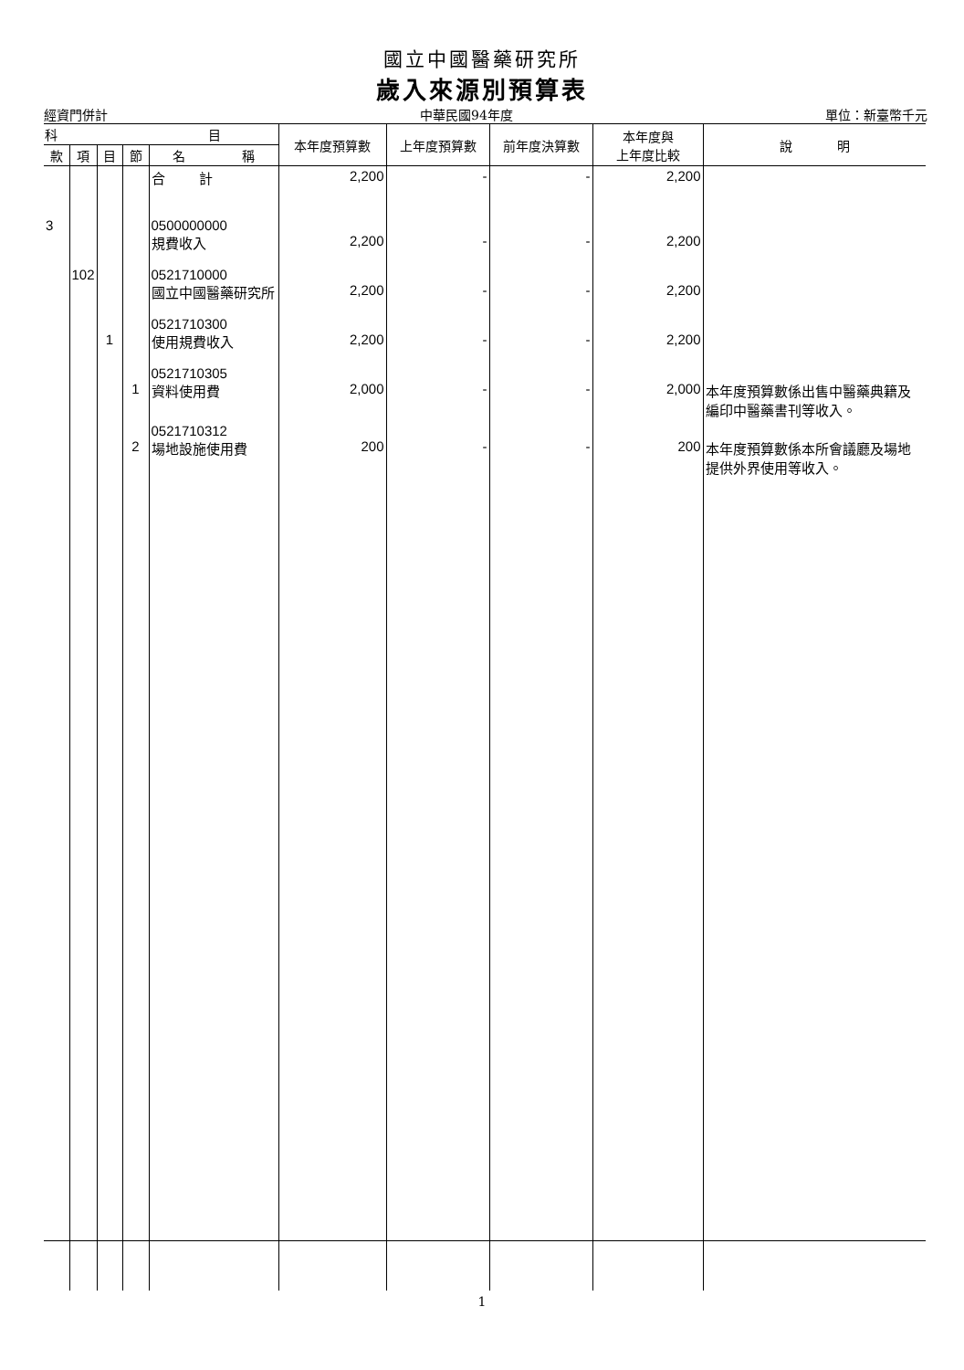國立中國醫藥研究所
歲入來源別預算表
經資門併計 中華民國94年度 單位：新臺幣千元
| 科 目 | | | | | 本年度預算數 | 上年度預算數 | 前年度決算數 | 本年度與 上年度比較 | 說 明 |
| --- | --- | --- | --- | --- | --- | --- | --- | --- | --- |
| 款 | 項 | 目 | 節 | 名 稱 | | | | | |
| | | | | 合 計 | 2,200 | - | - | 2,200 | |
| 3 | | | | 0500000000 規費收入 | 2,200 | - | - | 2,200 | |
| | 102 | | | 0521710000 國立中國醫藥研究所 | 2,200 | - | - | 2,200 | |
| | | 1 | | 0521710300 使用規費收入 | 2,200 | - | - | 2,200 | |
| | | | 1 | 0521710305 資料使用費 | 2,000 | - | - | 2,000 | 本年度預算數係出售中醫藥典籍及編印中醫藥書刊等收入。 |
| | | | 2 | 0521710312 場地設施使用費 | 200 | - | - | 200 | 本年度預算數係本所會議廳及場地提供外界使用等收入。 |
1